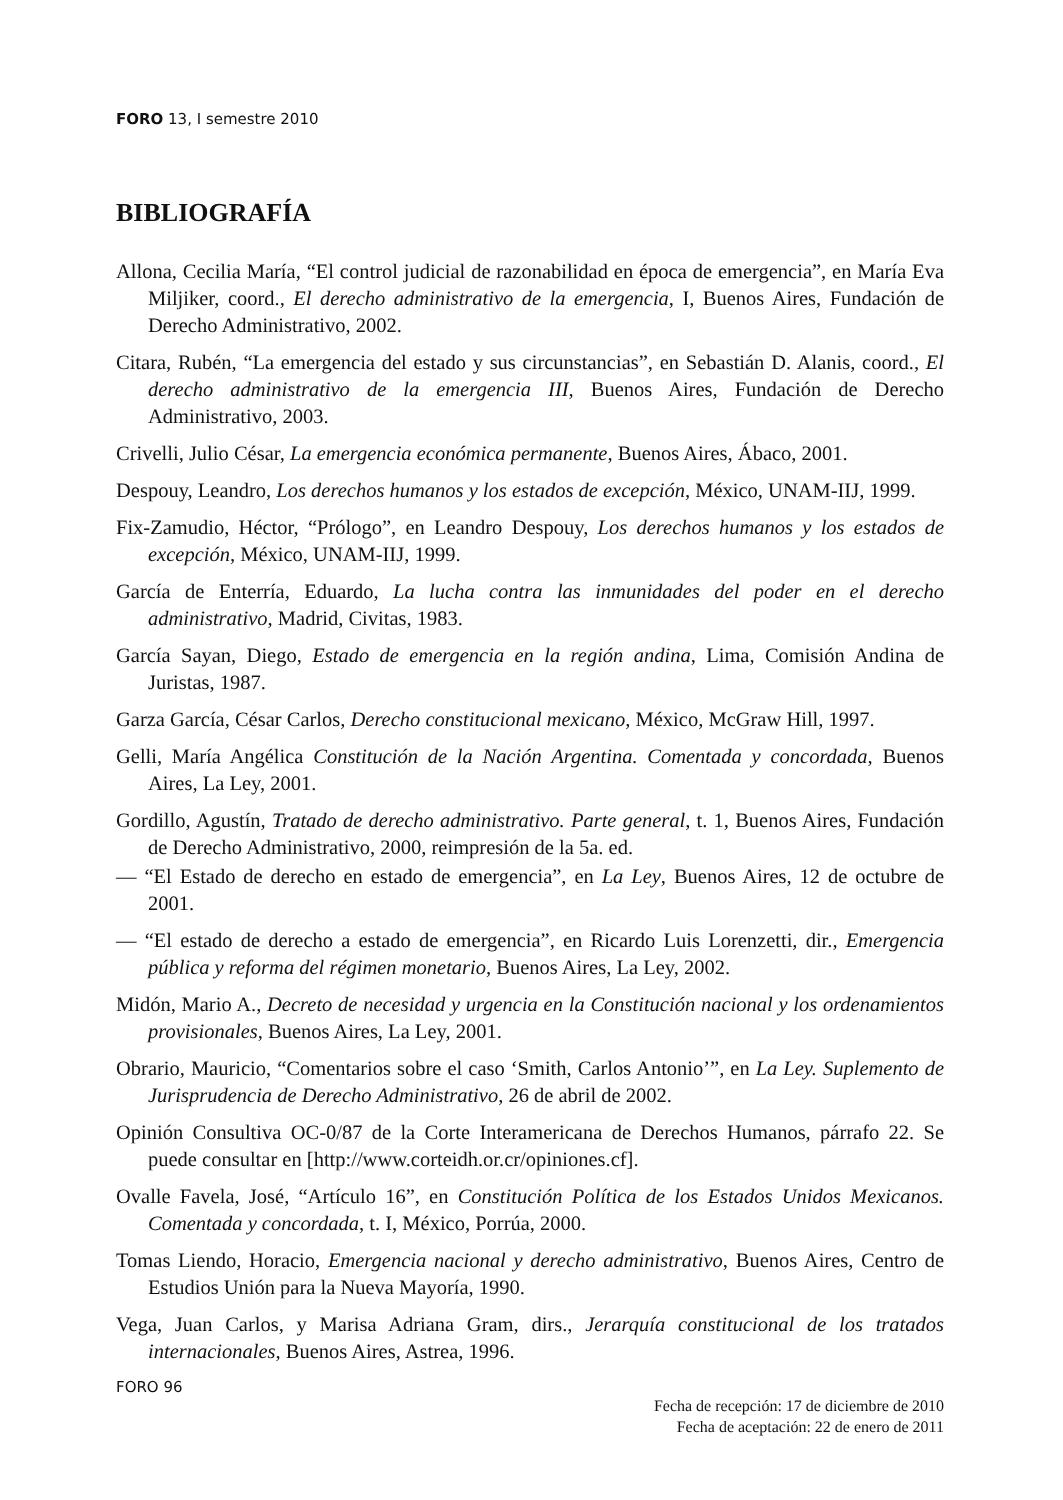FORO 13, I semestre 2010
BIBLIOGRAFÍA
Allona, Cecilia María, “El control judicial de razonabilidad en época de emergencia”, en María Eva Miljiker, coord., El derecho administrativo de la emergencia, I, Buenos Aires, Fundación de Derecho Administrativo, 2002.
Citara, Rubén, “La emergencia del estado y sus circunstancias”, en Sebastián D. Alanis, coord., El derecho administrativo de la emergencia III, Buenos Aires, Fundación de Derecho Administrativo, 2003.
Crivelli, Julio César, La emergencia económica permanente, Buenos Aires, Ábaco, 2001.
Despouy, Leandro, Los derechos humanos y los estados de excepción, México, UNAM-IIJ, 1999.
Fix-Zamudio, Héctor, “Prólogo”, en Leandro Despouy, Los derechos humanos y los estados de excepción, México, UNAM-IIJ, 1999.
García de Enterría, Eduardo, La lucha contra las inmunidades del poder en el derecho administrativo, Madrid, Civitas, 1983.
García Sayan, Diego, Estado de emergencia en la región andina, Lima, Comisión Andina de Juristas, 1987.
Garza García, César Carlos, Derecho constitucional mexicano, México, McGraw Hill, 1997.
Gelli, María Angélica Constitución de la Nación Argentina. Comentada y concordada, Buenos Aires, La Ley, 2001.
Gordillo, Agustín, Tratado de derecho administrativo. Parte general, t. 1, Buenos Aires, Fundación de Derecho Administrativo, 2000, reimpresión de la 5a. ed.
— “El Estado de derecho en estado de emergencia”, en La Ley, Buenos Aires, 12 de octubre de 2001.
— “El estado de derecho a estado de emergencia”, en Ricardo Luis Lorenzetti, dir., Emergencia pública y reforma del régimen monetario, Buenos Aires, La Ley, 2002.
Midón, Mario A., Decreto de necesidad y urgencia en la Constitución nacional y los ordenamientos provisionales, Buenos Aires, La Ley, 2001.
Obrario, Mauricio, “Comentarios sobre el caso ‘Smith, Carlos Antonio’”, en La Ley. Suplemento de Jurisprudencia de Derecho Administrativo, 26 de abril de 2002.
Opinión Consultiva OC-0/87 de la Corte Interamericana de Derechos Humanos, párrafo 22. Se puede consultar en [http://www.corteidh.or.cr/opiniones.cf].
Ovalle Favela, José, “Artículo 16”, en Constitución Política de los Estados Unidos Mexicanos. Comentada y concordada, t. I, México, Porrúa, 2000.
Tomas Liendo, Horacio, Emergencia nacional y derecho administrativo, Buenos Aires, Centro de Estudios Unión para la Nueva Mayoría, 1990.
Vega, Juan Carlos, y Marisa Adriana Gram, dirs., Jerarquía constitucional de los tratados internacionales, Buenos Aires, Astrea, 1996.
Fecha de recepción: 17 de diciembre de 2010
Fecha de aceptación: 22 de enero de 2011
FORO 96